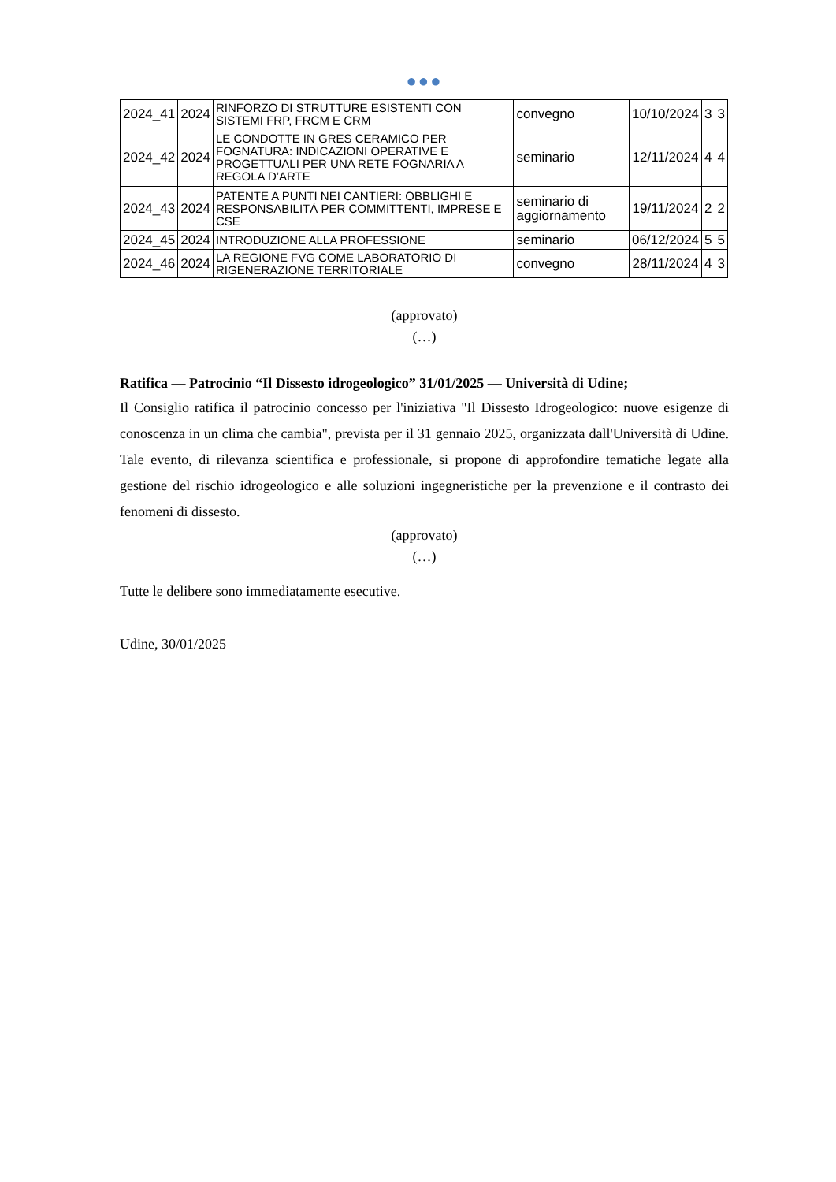●●●
| 2024_41 | 2024 | RINFORZO DI STRUTTURE ESISTENTI CON SISTEMI FRP, FRCM E CRM | convegno | 10/10/2024 | 3 | 3 |
| 2024_42 | 2024 | LE CONDOTTE IN GRES CERAMICO PER FOGNATURA: INDICAZIONI OPERATIVE E PROGETTUALI PER UNA RETE FOGNARIA A REGOLA D’ARTE | seminario | 12/11/2024 | 4 | 4 |
| 2024_43 | 2024 | PATENTE A PUNTI NEI CANTIERI: OBBLIGHI E RESPONSABILITÀ PER COMMITTENTI, IMPRESE E CSE | seminario di aggiornamento | 19/11/2024 | 2 | 2 |
| 2024_45 | 2024 | INTRODUZIONE ALLA PROFESSIONE | seminario | 06/12/2024 | 5 | 5 |
| 2024_46 | 2024 | LA REGIONE FVG COME LABORATORIO DI RIGENERAZIONE TERRITORIALE | convegno | 28/11/2024 | 4 | 3 |
(approvato)
(…)
Ratifica — Patrocinio “Il Dissesto idrogeologico” 31/01/2025 — Università di Udine;
Il Consiglio ratifica il patrocinio concesso per l'iniziativa "Il Dissesto Idrogeologico: nuove esigenze di conoscenza in un clima che cambia", prevista per il 31 gennaio 2025, organizzata dall'Università di Udine. Tale evento, di rilevanza scientifica e professionale, si propone di approfondire tematiche legate alla gestione del rischio idrogeologico e alle soluzioni ingegneristiche per la prevenzione e il contrasto dei fenomeni di dissesto.
(approvato)
(…)
Tutte le delibere sono immediatamente esecutive.
Udine, 30/01/2025